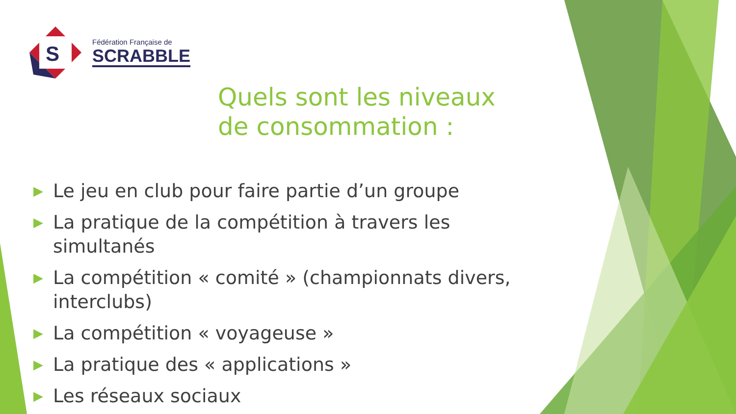S
Fédération Française de
SCRABBLE
Quels sont les niveaux de consommation :
▶ Le jeu en club pour faire partie d’un groupe
▶ La pratique de la compétition à travers les simultanés
▶ La compétition « comité » (championnats divers, interclubs)
▶ La compétition « voyageuse »
▶ La pratique des « applications »
▶ Les réseaux sociaux